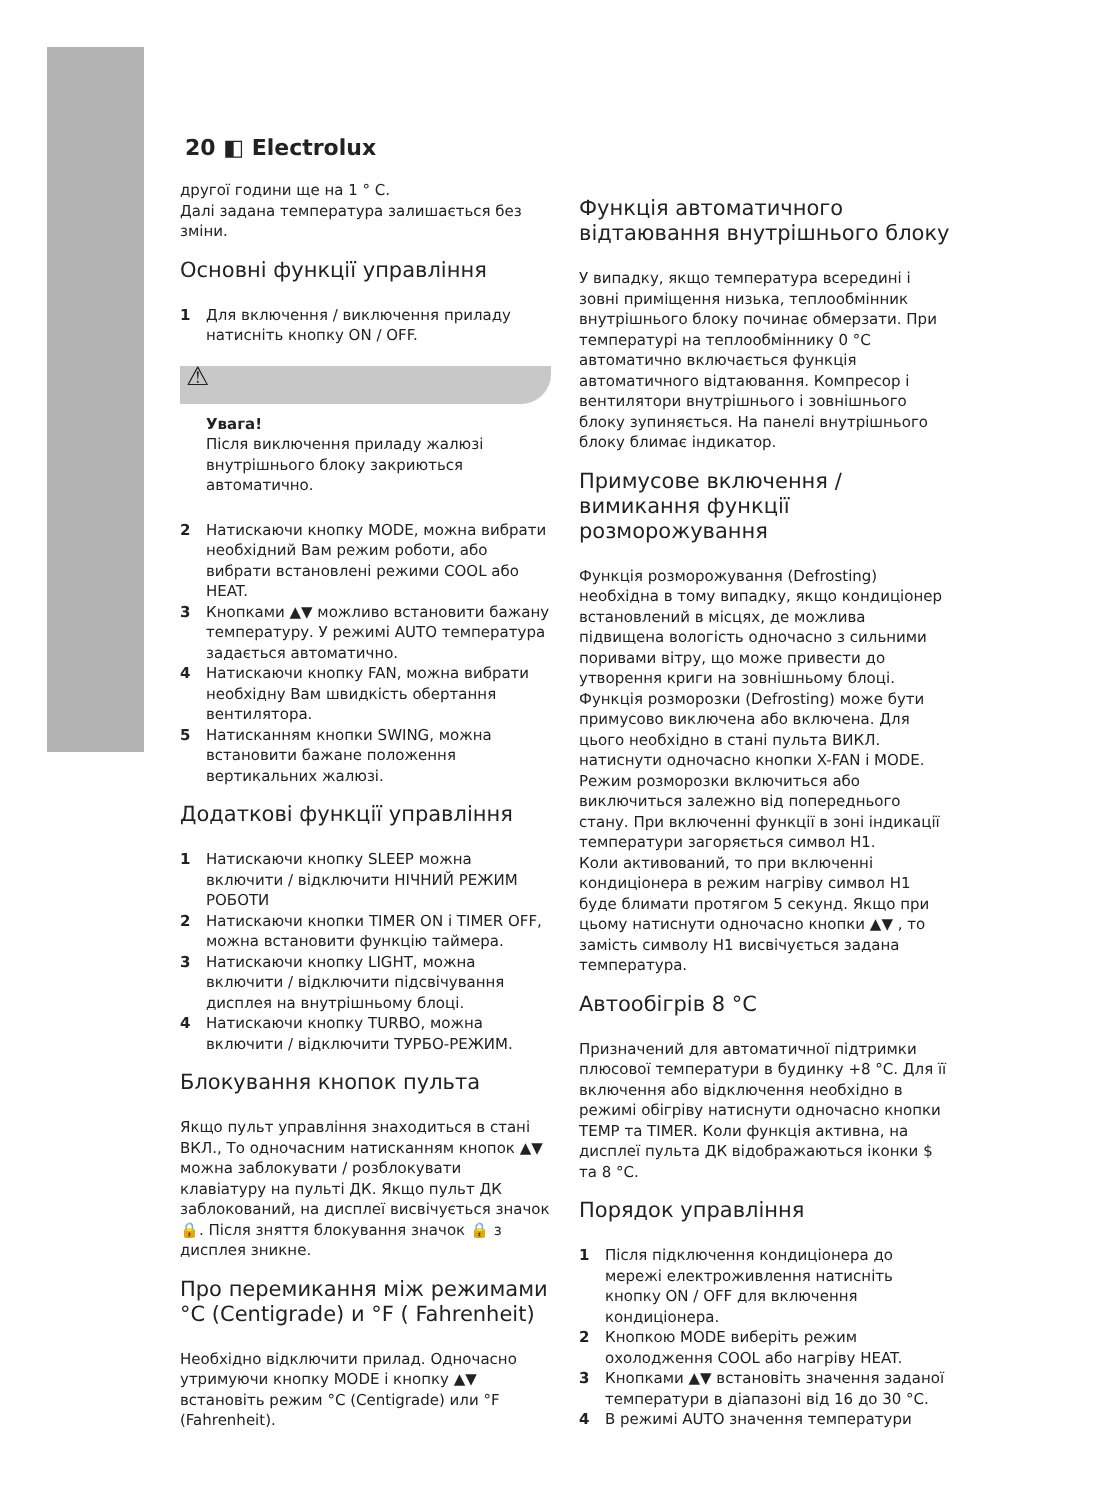20 ◧ Electrolux
другої години ще на 1 ° С.
Далі задана температура залишається без зміни.
Основні функції управління
1 Для включення / виключення приладу натисніть кнопку ON / OFF.
⚠
Увага!
Після виключення приладу жалюзі внутрішнього блоку закриються автоматично.
2 Натискаючи кнопку MODE, можна вибрати необхідний Вам режим роботи, або вибрати встановлені режими COOL або HEAT.
3 Кнопками ▲▼ можливо встановити бажану температуру. У режимі AUTO температура задається автоматично.
4 Натискаючи кнопку FAN, можна вибрати необхідну Вам швидкість обертання вентилятора.
5 Натисканням кнопки SWING, можна встановити бажане положення вертикальних жалюзі.
Додаткові функції управління
1 Натискаючи кнопку SLEEP можна включити / відключити НІЧНИЙ РЕЖИМ РОБОТИ
2 Натискаючи кнопки TIMER ON і TIMER OFF, можна встановити функцію таймера.
3 Натискаючи кнопку LIGHT, можна включити / відключити підсвічування дисплея на внутрішньому блоці.
4 Натискаючи кнопку TURBO, можна включити / відключити ТУРБО-РЕЖИМ.
Блокування кнопок пульта
Якщо пульт управління знаходиться в стані ВКЛ., То одночасним натисканням кнопок ▲▼ можна заблокувати / розблокувати клавіатуру на пульті ДК. Якщо пульт ДК заблокований, на дисплеї висвічується значок 🔒. Після зняття блокування значок 🔒 з дисплея зникне.
Про перемикання між режимами °С (Centigrade) и °F ( Fahrenheit)
Необхідно відключити прилад. Одночасно утримуючи кнопку MODE і кнопку ▲▼ встановіть режим °С (Centigrade) или °F (Fahrenheit).
Функція автоматичного відтаювання внутрішнього блоку
У випадку, якщо температура всередині і зовні приміщення низька, теплообмінник внутрішнього блоку починає обмерзати. При температурі на теплообміннику 0 °С автоматично включається функція автоматичного відтаювання. Компресор і вентилятори внутрішнього і зовнішнього блоку зупиняється. На панелі внутрішнього блоку блимає індикатор.
Примусове включення /вимикання функції розморожування
Функція розморожування (Defrosting) необхідна в тому випадку, якщо кондиціонер встановлений в місцях, де можлива підвищена вологість одночасно з сильними поривами вітру, що може привести до утворення криги на зовнішньому блоці.
Функція розморозки (Defrosting) може бути примусово виключена або включена. Для цього необхідно в стані пульта ВИКЛ. натиснути одночасно кнопки X-FAN і MODE. Режим розморозки включиться або виключиться залежно від попереднього стану. При включенні функції в зоні індикації температури загоряється символ H1.
Коли активований, то при включенні кондиціонера в режим нагріву символ H1 буде блимати протягом 5 секунд. Якщо при цьому натиснути одночасно кнопки ▲▼ , то замість символу H1 висвічується задана температура.
Автообігрів 8 °С
Призначений для автоматичної підтримки плюсової температури в будинку +8 °С. Для її включення або відключення необхідно в режимі обігріву натиснути одночасно кнопки TEMP та TIMER. Коли функція активна, на дисплеї пульта ДК відображаються іконки $ та 8 °С.
Порядок управління
1 Після підключення кондиціонера до мережі електроживлення натисніть кнопку ON / OFF для включення кондиціонера.
2 Кнопкою MODE виберіть режим охолодження COOL або нагріву HEAT.
3 Кнопками ▲▼ встановіть значення заданої температури в діапазоні від 16 до 30 °С.
4 В режимі AUTO значення температури